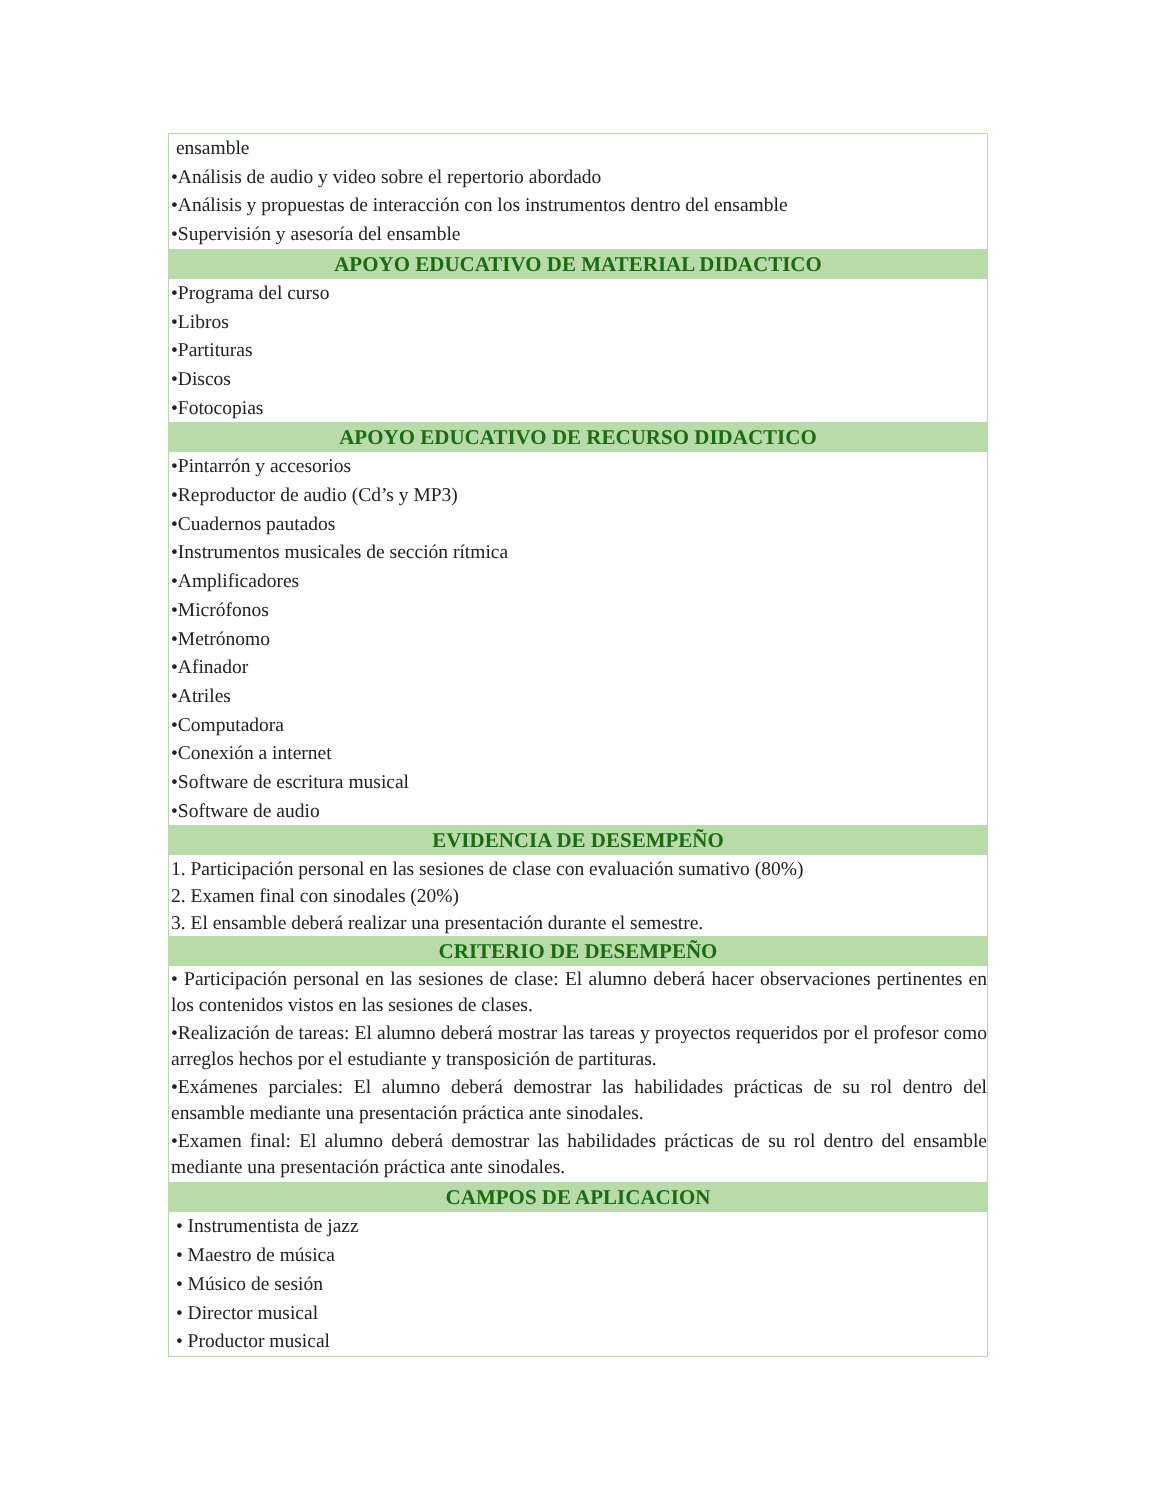| ensamble •Análisis de audio y video sobre el repertorio abordado •Análisis y propuestas de interacción con los instrumentos dentro del ensamble •Supervisión y asesoría del ensamble |
| APOYO EDUCATIVO DE MATERIAL DIDACTICO |
| •Programa del curso •Libros •Partituras •Discos •Fotocopias |
| APOYO EDUCATIVO DE RECURSO DIDACTICO |
| •Pintarrón y accesorios •Reproductor de audio (Cd’s y MP3) •Cuadernos pautados •Instrumentos musicales de sección rítmica •Amplificadores •Micrófonos •Metrónomo •Afinador •Atriles •Computadora •Conexión a internet •Software de escritura musical •Software de audio |
| EVIDENCIA DE DESEMPEÑO |
| 1. Participación personal en las sesiones de clase con evaluación sumativo (80%) 2. Examen final con sinodales (20%) 3. El ensamble deberá realizar una presentación durante el semestre. |
| CRITERIO DE DESEMPEÑO |
| • Participación personal en las sesiones de clase: El alumno deberá hacer observaciones pertinentes en los contenidos vistos en las sesiones de clases. •Realización de tareas: El alumno deberá mostrar las tareas y proyectos requeridos por el profesor como arreglos hechos por el estudiante y transposición de partituras. •Exámenes parciales: El alumno deberá demostrar las habilidades prácticas de su rol dentro del ensamble mediante una presentación práctica ante sinodales. •Examen final: El alumno deberá demostrar las habilidades prácticas de su rol dentro del ensamble mediante una presentación práctica ante sinodales. |
| CAMPOS DE APLICACION |
| • Instrumentista de jazz • Maestro de música • Músico de sesión • Director musical • Productor musical |